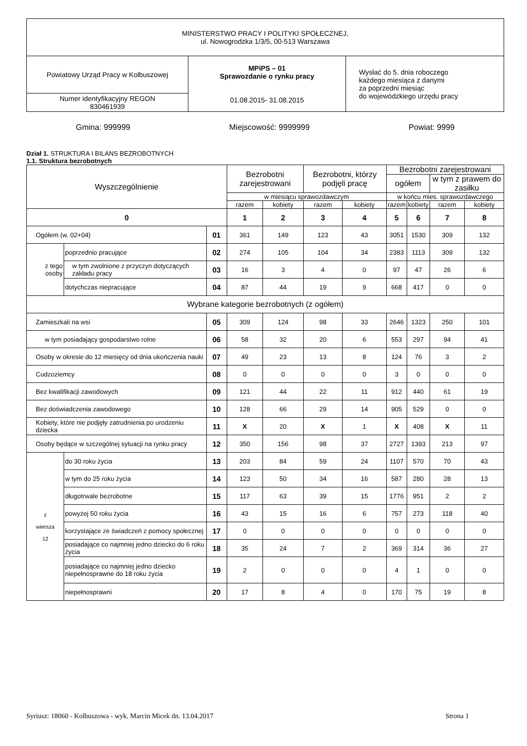| MINISTERSTWO PRACY I POLITYKI SPOŁECZNEJ, ul. Nowogrodzka 1/3/5, 00-513 Warszawa | | |
| Powiatowy Urząd Pracy w Kolbuszowej | MPiPS – 01 Sprawozdanie o rynku pracy 01.08.2015- 31.08.2015 | Wysłać do 5. dnia roboczego każdego miesiąca z danymi za poprzedni miesiąc do wojewódzkiego urzędu pracy |
| Numer identyfikacyjny REGON 830461939 | | |
Gmina: 999999 Miejscowość: 9999999 Powiat: 9999
Dział 1. STRUKTURA I BILANS BEZROBOTNYCH
1.1. Struktura bezrobotnych
| Wyszczególnienie | | | Bezrobotni zarejestrowani | | Bezrobotni, którzy podjęli pracę | | Bezrobotni zarejestrowani | | | |
| --- | --- | --- | --- | --- | --- | --- | --- | --- | --- | --- |
| | | | | | | | ogółem | | w tym z prawem do zasiłku | |
| | | | w miesiącu sprawozdawczym | | | | w końcu mies. sprawozdawczego | | | |
| | | | razem | kobiety | razem | kobiety | razem | kobiety | razem | kobiety |
| 0 | | | 1 | 2 | 3 | 4 | 5 | 6 | 7 | 8 |
| Ogółem (w. 02+04) | | 01 | 361 | 149 | 123 | 43 | 3051 | 1530 | 309 | 132 |
| z tego osoby | poprzednio pracujące | 02 | 274 | 105 | 104 | 34 | 2383 | 1113 | 309 | 132 |
| | w tym zwolnione z przyczyn dotyczących zakładu pracy | 03 | 16 | 3 | 4 | 0 | 97 | 47 | 26 | 6 |
| | dotychczas niepracujące | 04 | 87 | 44 | 19 | 9 | 668 | 417 | 0 | 0 |
| Wybrane kategorie bezrobotnych (z ogółem) | | | | | | | | | | |
| Zamieszkali na wsi | | 05 | 309 | 124 | 98 | 33 | 2646 | 1323 | 250 | 101 |
| w tym posiadający gospodarstwo rolne | | 06 | 58 | 32 | 20 | 6 | 553 | 297 | 94 | 41 |
| Osoby w okresie do 12 miesięcy od dnia ukończenia nauki | | 07 | 49 | 23 | 13 | 8 | 124 | 76 | 3 | 2 |
| Cudzoziemcy | | 08 | 0 | 0 | 0 | 0 | 3 | 0 | 0 | 0 |
| Bez kwalifikacji zawodowych | | 09 | 121 | 44 | 22 | 11 | 912 | 440 | 61 | 19 |
| Bez doświadczenia zawodowego | | 10 | 128 | 66 | 29 | 14 | 905 | 529 | 0 | 0 |
| Kobiety, które nie podjęły zatrudnienia po urodzeniu dziecka | | 11 | X | 20 | X | 1 | X | 408 | X | 11 |
| Osoby będące w szczególnej sytuacji na rynku pracy | | 12 | 350 | 156 | 98 | 37 | 2727 | 1393 | 213 | 97 |
| z wiersza 12 | do 30 roku życia | 13 | 203 | 84 | 59 | 24 | 1107 | 570 | 70 | 43 |
| | w tym do 25 roku życia | 14 | 123 | 50 | 34 | 16 | 587 | 280 | 28 | 13 |
| | długotrwale bezrobotne | 15 | 117 | 63 | 39 | 15 | 1776 | 951 | 2 | 2 |
| | powyżej 50 roku życia | 16 | 43 | 15 | 16 | 6 | 757 | 273 | 118 | 40 |
| | korzystające ze świadczeń z pomocy społecznej | 17 | 0 | 0 | 0 | 0 | 0 | 0 | 0 | 0 |
| | posiadające co najmniej jedno dziecko do 6 roku życia | 18 | 35 | 24 | 7 | 2 | 369 | 314 | 36 | 27 |
| | posiadające co najmniej jedno dziecko niepełnosprawne do 18 roku życia | 19 | 2 | 0 | 0 | 0 | 4 | 1 | 0 | 0 |
| | niepełnosprawni | 20 | 17 | 8 | 4 | 0 | 170 | 75 | 19 | 8 |
Syriusz: 18060 - Kolbuszowa - wyk. Marcin Micek dn. 13.04.2017 Strona 1